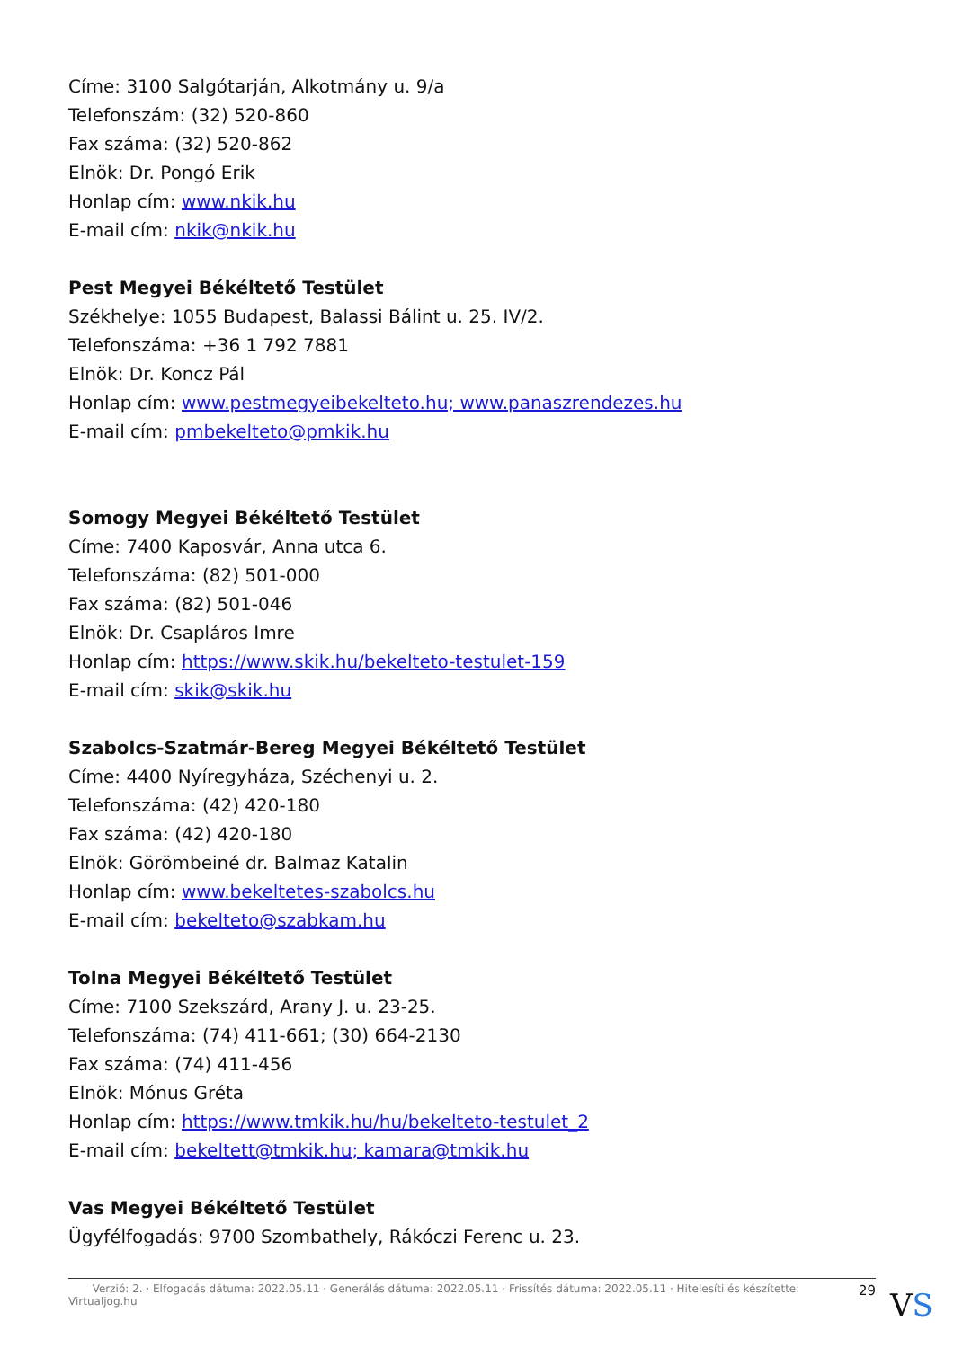Címe: 3100 Salgótarján, Alkotmány u. 9/a
Telefonszám: (32) 520-860
Fax száma: (32) 520-862
Elnök: Dr. Pongó Erik
Honlap cím: www.nkik.hu
E-mail cím: nkik@nkik.hu
Pest Megyei Békéltető Testület
Székhelye: 1055 Budapest, Balassi Bálint u. 25. IV/2.
Telefonszáma: +36 1 792 7881
Elnök: Dr. Koncz Pál
Honlap cím: www.pestmegyeibekelteto.hu; www.panaszrendezes.hu
E-mail cím: pmbekelteto@pmkik.hu
Somogy Megyei Békéltető Testület
Címe: 7400 Kaposvár, Anna utca 6.
Telefonszáma: (82) 501-000
Fax száma: (82) 501-046
Elnök: Dr. Csapláros Imre
Honlap cím: https://www.skik.hu/bekelteto-testulet-159
E-mail cím: skik@skik.hu
Szabolcs-Szatmár-Bereg Megyei Békéltető Testület
Címe: 4400 Nyíregyháza, Széchenyi u. 2.
Telefonszáma: (42) 420-180
Fax száma: (42) 420-180
Elnök: Görömbeiné dr. Balmaz Katalin
Honlap cím: www.bekeltetes-szabolcs.hu
E-mail cím: bekelteto@szabkam.hu
Tolna Megyei Békéltető Testület
Címe: 7100 Szekszárd, Arany J. u. 23-25.
Telefonszáma: (74) 411-661; (30) 664-2130
Fax száma: (74) 411-456
Elnök: Mónus Gréta
Honlap cím: https://www.tmkik.hu/hu/bekelteto-testulet_2
E-mail cím: bekeltett@tmkik.hu; kamara@tmkik.hu
Vas Megyei Békéltető Testület
Ügyfélfogadás: 9700 Szombathely, Rákóczi Ferenc u. 23.
Verzió: 2. · Elfogadás dátuma: 2022.05.11 · Generálás dátuma: 2022.05.11 · Frissítés dátuma: 2022.05.11 · Hitelesíti és készítette: Virtualjog.hu 29
VS